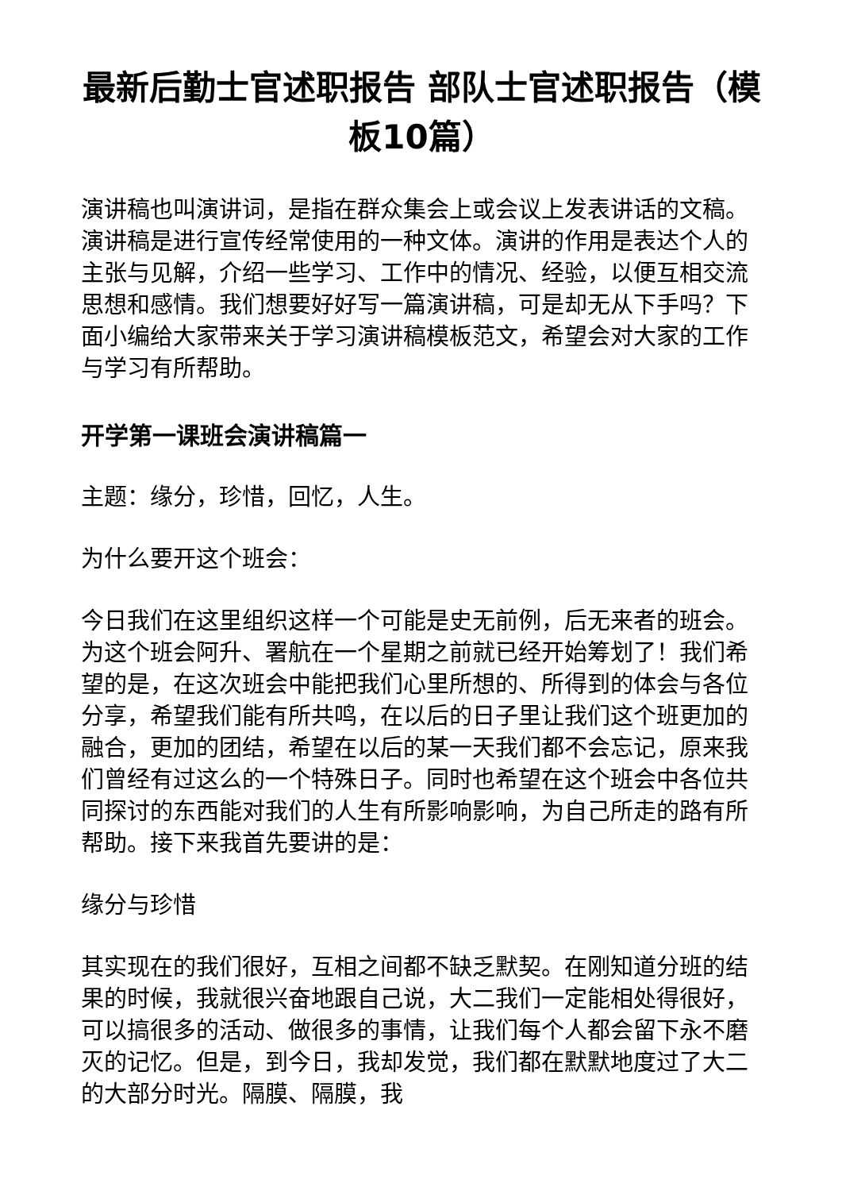最新后勤士官述职报告 部队士官述职报告（模板10篇）
演讲稿也叫演讲词，是指在群众集会上或会议上发表讲话的文稿。演讲稿是进行宣传经常使用的一种文体。演讲的作用是表达个人的主张与见解，介绍一些学习、工作中的情况、经验，以便互相交流思想和感情。我们想要好好写一篇演讲稿，可是却无从下手吗？下面小编给大家带来关于学习演讲稿模板范文，希望会对大家的工作与学习有所帮助。
开学第一课班会演讲稿篇一
主题：缘分，珍惜，回忆，人生。
为什么要开这个班会：
今日我们在这里组织这样一个可能是史无前例，后无来者的班会。为这个班会阿升、署航在一个星期之前就已经开始筹划了！我们希望的是，在这次班会中能把我们心里所想的、所得到的体会与各位分享，希望我们能有所共鸣，在以后的日子里让我们这个班更加的融合，更加的团结，希望在以后的某一天我们都不会忘记，原来我们曾经有过这么的一个特殊日子。同时也希望在这个班会中各位共同探讨的东西能对我们的人生有所影响影响，为自己所走的路有所帮助。接下来我首先要讲的是：
缘分与珍惜
其实现在的我们很好，互相之间都不缺乏默契。在刚知道分班的结果的时候，我就很兴奋地跟自己说，大二我们一定能相处得很好，可以搞很多的活动、做很多的事情，让我们每个人都会留下永不磨灭的记忆。但是，到今日，我却发觉，我们都在默默地度过了大二的大部分时光。隔膜、隔膜，我